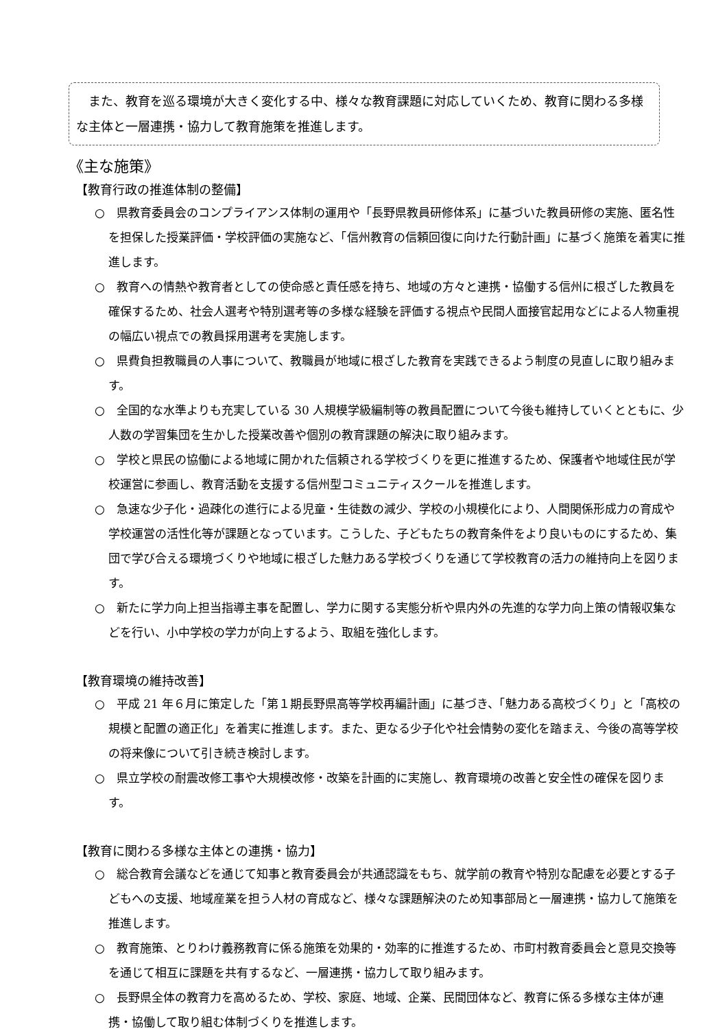また、教育を巡る環境が大きく変化する中、様々な教育課題に対応していくため、教育に関わる多様な主体と一層連携・協力して教育施策を推進します。
《主な施策》
【教育行政の推進体制の整備】
○　県教育委員会のコンプライアンス体制の運用や「長野県教員研修体系」に基づいた教員研修の実施、匿名性を担保した授業評価・学校評価の実施など、「信州教育の信頼回復に向けた行動計画」に基づく施策を着実に推進します。
○　教育への情熱や教育者としての使命感と責任感を持ち、地域の方々と連携・協働する信州に根ざした教員を確保するため、社会人選考や特別選考等の多様な経験を評価する視点や民間人面接官起用などによる人物重視の幅広い視点での教員採用選考を実施します。
○　県費負担教職員の人事について、教職員が地域に根ざした教育を実践できるよう制度の見直しに取り組みます。
○　全国的な水準よりも充実している 30 人規模学級編制等の教員配置について今後も維持していくとともに、少人数の学習集団を生かした授業改善や個別の教育課題の解決に取り組みます。
○　学校と県民の協働による地域に開かれた信頼される学校づくりを更に推進するため、保護者や地域住民が学校運営に参画し、教育活動を支援する信州型コミュニティスクールを推進します。
○　急速な少子化・過疎化の進行による児童・生徒数の減少、学校の小規模化により、人間関係形成力の育成や学校運営の活性化等が課題となっています。こうした、子どもたちの教育条件をより良いものにするため、集団で学び合える環境づくりや地域に根ざした魅力ある学校づくりを通じて学校教育の活力の維持向上を図ります。
○　新たに学力向上担当指導主事を配置し、学力に関する実態分析や県内外の先進的な学力向上策の情報収集などを行い、小中学校の学力が向上するよう、取組を強化します。
【教育環境の維持改善】
○　平成 21 年６月に策定した「第１期長野県高等学校再編計画」に基づき、「魅力ある高校づくり」と「高校の規模と配置の適正化」を着実に推進します。また、更なる少子化や社会情勢の変化を踏まえ、今後の高等学校の将来像について引き続き検討します。
○　県立学校の耐震改修工事や大規模改修・改築を計画的に実施し、教育環境の改善と安全性の確保を図ります。
【教育に関わる多様な主体との連携・協力】
○　総合教育会議などを通じて知事と教育委員会が共通認識をもち、就学前の教育や特別な配慮を必要とする子どもへの支援、地域産業を担う人材の育成など、様々な課題解決のため知事部局と一層連携・協力して施策を推進します。
○　教育施策、とりわけ義務教育に係る施策を効果的・効率的に推進するため、市町村教育委員会と意見交換等を通じて相互に課題を共有するなど、一層連携・協力して取り組みます。
○　長野県全体の教育力を高めるため、学校、家庭、地域、企業、民間団体など、教育に係る多様な主体が連携・協働して取り組む体制づくりを推進します。